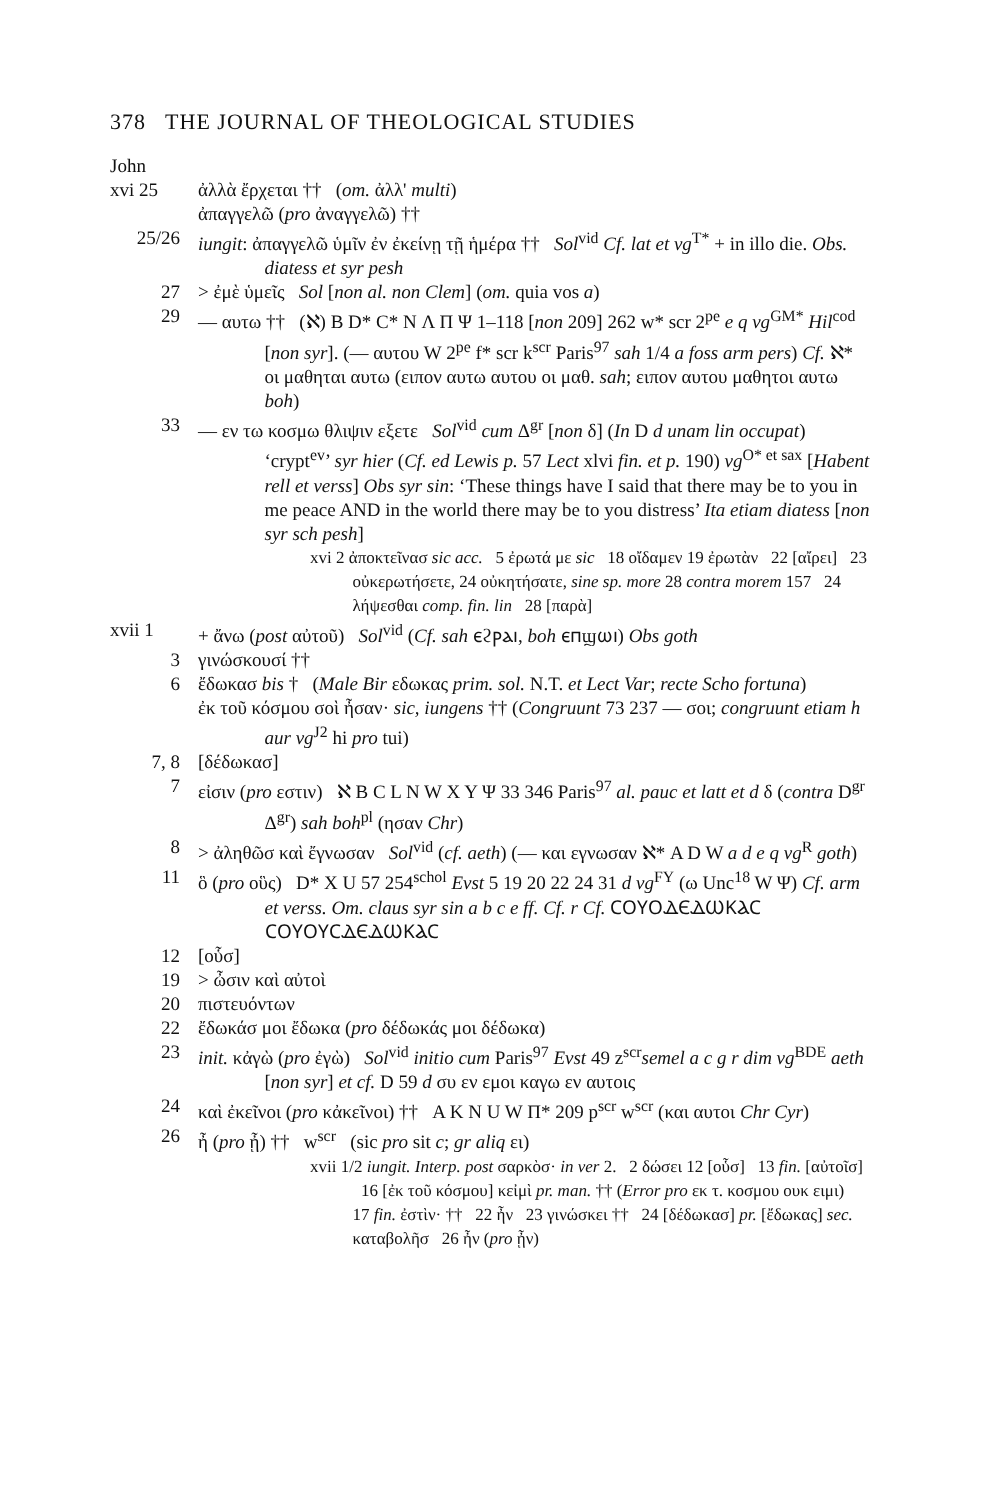378 THE JOURNAL OF THEOLOGICAL STUDIES
John
xvi 25 ἀλλὰ ἔρχεται †† (om. ἀλλ' multi)
ἀπαγγελῶ (pro ἀναγγελῶ) ††
25/26 iungit: ἀπαγγελῶ ὑμῖν ἐν ἐκείνῃ τῇ ἡμέρα †† Sol<sup>vid</sup> Cf. lat et vg<sup>T*</sup> + in illo die. Obs. diatess et syr pesh
27 > ἐμὲ ὑμεῖς Sol [non al. non Clem] (om. quia vos a)
29 — αυτω †† (ℵ) B D* C* N Λ Π Ψ 1–118 [non 209] 262 w* scr 2<sup>pe</sup> e q vg<sup>GM*</sup> Hil<sup>cod</sup> [non syr]. (— αυτου W 2<sup>pe</sup> f* scr k<sup>scr</sup> Paris<sup>97</sup> sah 1/4 a foss arm pers) Cf. ℵ* οι μαθηται αυτω (ειπον αυτω αυτου οι μαθ. sah; ειπον αυτου μαθητοι αυτω boh)
33 — εν τω κοσμω θλιψιν εξετε Sol<sup>vid</sup> cum Δ<sup>gr</sup> [non δ] (In D d unam lin occupat) ‘crypt<sup>ev</sup>’ syr hier (Cf. ed Lewis p. 57 Lect xlvi fin. et p. 190) vg<sup>O* et sax</sup> [Habent rell et verss] Obs syr sin: ‘These things have I said that there may be to you in me peace AND in the world there may be to you distress’ Ita etiam diatess [non syr sch pesh]
xvi 2 ἀποκτεῖνασ sic acc. 5 ἐρωτά με sic 18 οἴδαμεν 19 ἐρωτὰν 22 [αἴρει] 23 οὐκερωτήσετε, 24 οὐκητήσατε, sine sp. more 28 contra morem 157 24 λήψεσθαι comp. fin. lin 28 [παρὰ]
xvii 1 + ἄνω (post αὐτοῦ) Sol<sup>vid</sup> (Cf. sah ⲉϩⲣⲁⲓ, boh ⲉⲡϣⲱⲓ) Obs goth
3 γινώσκουσί ††
6 ἔδωκασ bis † (Male Bir εδωκας prim. sol. N.T. et Lect Var; recte Scho fortuna)
ἐκ τοῦ κόσμου σοὶ ἦσαν· sic, iungens †† (Congruunt 73 237 — σοι; congruunt etiam h aur vg<sup>J2</sup> hi pro tui)
7, 8 [δέδωκασ]
7 εἰσιν (pro εστιν) ℵ B C L N W X Y Ψ 33 346 Paris<sup>97</sup> al. pauc et latt et d δ (contra D<sup>gr</sup> Δ<sup>gr</sup>) sah boh<sup>pl</sup> (ησαν Chr)
8 > ἀληθῶσ καὶ ἔγνωσαν Sol<sup>vid</sup> (cf. aeth) (— και εγνωσαν ℵ* A D W a d e q vg<sup>R</sup> goth)
11 ὃ (pro οὓς) D* X U 57 254<sup>schol</sup> Evst 5 19 20 22 24 31 d vg<sup>FY</sup> (ω Unc<sup>18</sup> W Ψ) Cf. arm et verss. Om. claus syr sin a b c e ff. Cf. r Cf. ⲤⲞⲨⲞⲆⲈⲆⲰⲔⲀⲤ ⲤⲞⲨⲞⲨⲤⲆⲈⲆⲰⲔⲀⲤ
12 [οὗσ]
19 > ὦσιν καὶ αὐτοὶ
20 πιστευόντων
22 ἔδωκάσ μοι ἔδωκα (pro δέδωκάς μοι δέδωκα)
23 init. κἀγὼ (pro ἐγὼ) Sol<sup>vid</sup> initio cum Paris<sup>97</sup> Evst 49 z<sup>scr</sup>semel a c g r dim vg<sup>BDE</sup> aeth [non syr] et cf. D 59 d συ εν εμοι καγω εν αυτοις
24 καὶ ἐκεῖνοι (pro κἀκεῖνοι) †† A K N U W Π* 209 p<sup>scr</sup> w<sup>scr</sup> (και αυτοι Chr Cyr)
26 ἦ (pro ᾖ) †† w<sup>scr</sup> (sic pro sit c; gr aliq ει)
xvii 1/2 iungit. Interp. post σαρκὸσ· in ver 2. 2 δώσει 12 [οὗσ] 13 fin. [αὐτοῖσ] 16 [ἐκ τοῦ κόσμου] κεἰμὶ pr. man. †† (Error pro εκ τ. κοσμου ουκ ειμι) 17 fin. ἐστὶν· †† 22 ἦν 23 γινώσκει †† 24 [δέδωκασ] pr. [ἔδωκας] sec. καταβολῆσ 26 ἦν (pro ᾖν)